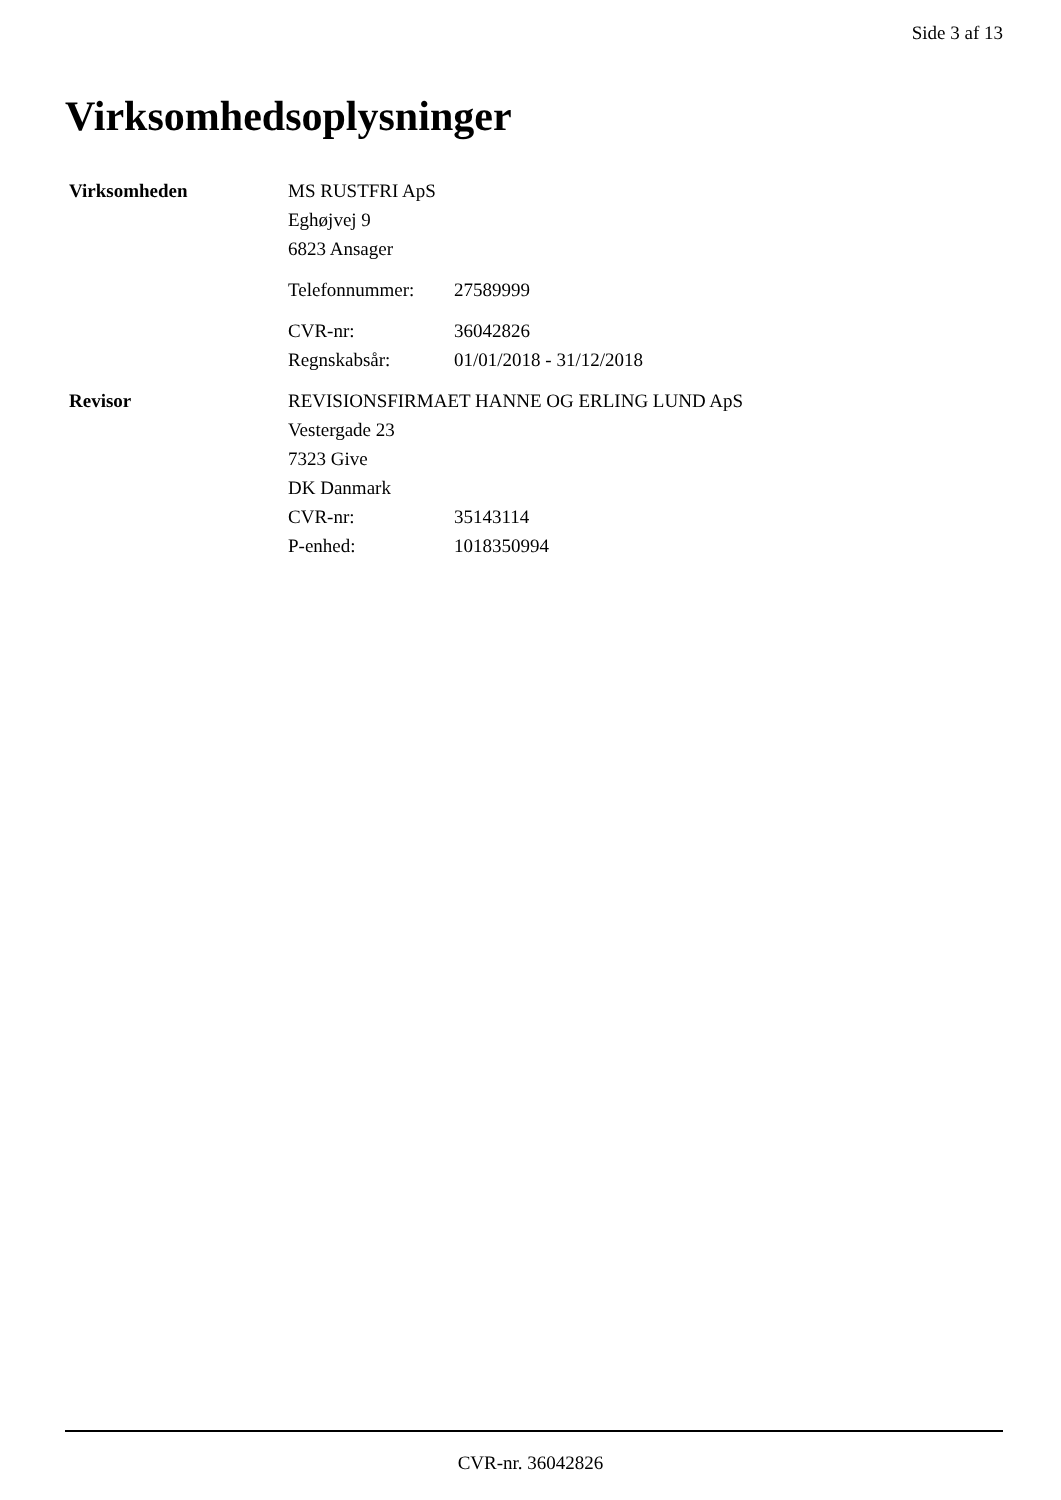Side 3 af 13
Virksomhedsoplysninger
Virksomheden MS RUSTFRI ApS
Eghøjvej 9
6823 Ansager
Telefonnummer: 27589999
CVR-nr: 36042826
Regnskabsår: 01/01/2018 - 31/12/2018
Revisor REVISIONSFIRMAET HANNE OG ERLING LUND ApS
Vestergade 23
7323 Give
DK Danmark
CVR-nr: 35143114
P-enhed: 1018350994
CVR-nr. 36042826